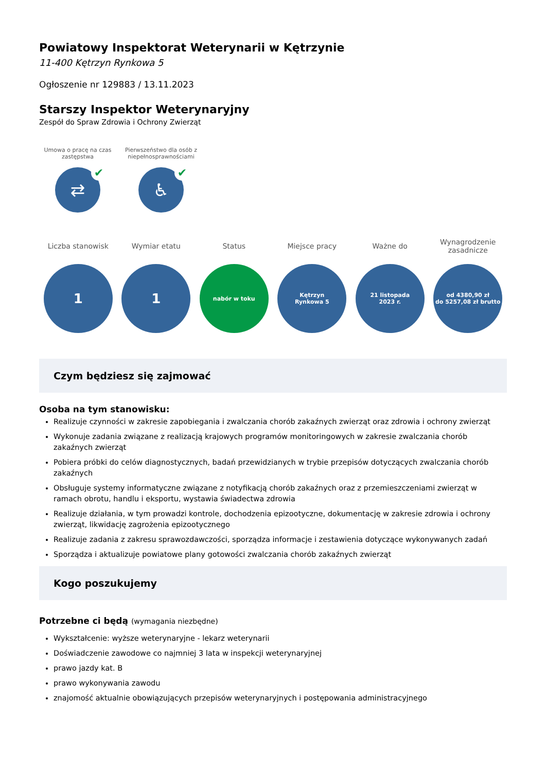Powiatowy Inspektorat Weterynarii w Kętrzynie
11-400 Kętrzyn Rynkowa 5
Ogłoszenie nr 129883 / 13.11.2023
Starszy Inspektor Weterynaryjny
Zespół do Spraw Zdrowia i Ochrony Zwierząt
Umowa o pracę na czas zastępstwa
⇄ ✔
Pierwszeństwo dla osób z niepełnosprawnościami
♿ ✔
Liczba stanowisk
1
Wymiar etatu
1
Status
nabór w toku
Miejsce pracy
Kętrzyn
Rynkowa 5
Ważne do
21 listopada
2023 r.
Wynagrodzenie zasadnicze
od 4380,90 zł
do 5257,08 zł brutto
Czym będziesz się zajmować
Osoba na tym stanowisku:
Realizuje czynności w zakresie zapobiegania i zwalczania chorób zakaźnych zwierząt oraz zdrowia i ochrony zwierząt
Wykonuje zadania związane z realizacją krajowych programów monitoringowych w zakresie zwalczania chorób zakaźnych zwierząt
Pobiera próbki do celów diagnostycznych, badań przewidzianych w trybie przepisów dotyczących zwalczania chorób zakaźnych
Obsługuje systemy informatyczne związane z notyfikacją chorób zakaźnych oraz z przemieszczeniami zwierząt w ramach obrotu, handlu i eksportu, wystawia świadectwa zdrowia
Realizuje działania, w tym prowadzi kontrole, dochodzenia epizootyczne, dokumentację w zakresie zdrowia i ochrony zwierząt, likwidację zagrożenia epizootycznego
Realizuje zadania z zakresu sprawozdawczości, sporządza informacje i zestawienia dotyczące wykonywanych zadań
Sporządza i aktualizuje powiatowe plany gotowości zwalczania chorób zakaźnych zwierząt
Kogo poszukujemy
Potrzebne ci będą (wymagania niezbędne)
Wykształcenie: wyższe weterynaryjne - lekarz weterynarii
Doświadczenie zawodowe co najmniej 3 lata w inspekcji weterynaryjnej
prawo jazdy kat. B
prawo wykonywania zawodu
znajomość aktualnie obowiązujących przepisów weterynaryjnych i postępowania administracyjnego